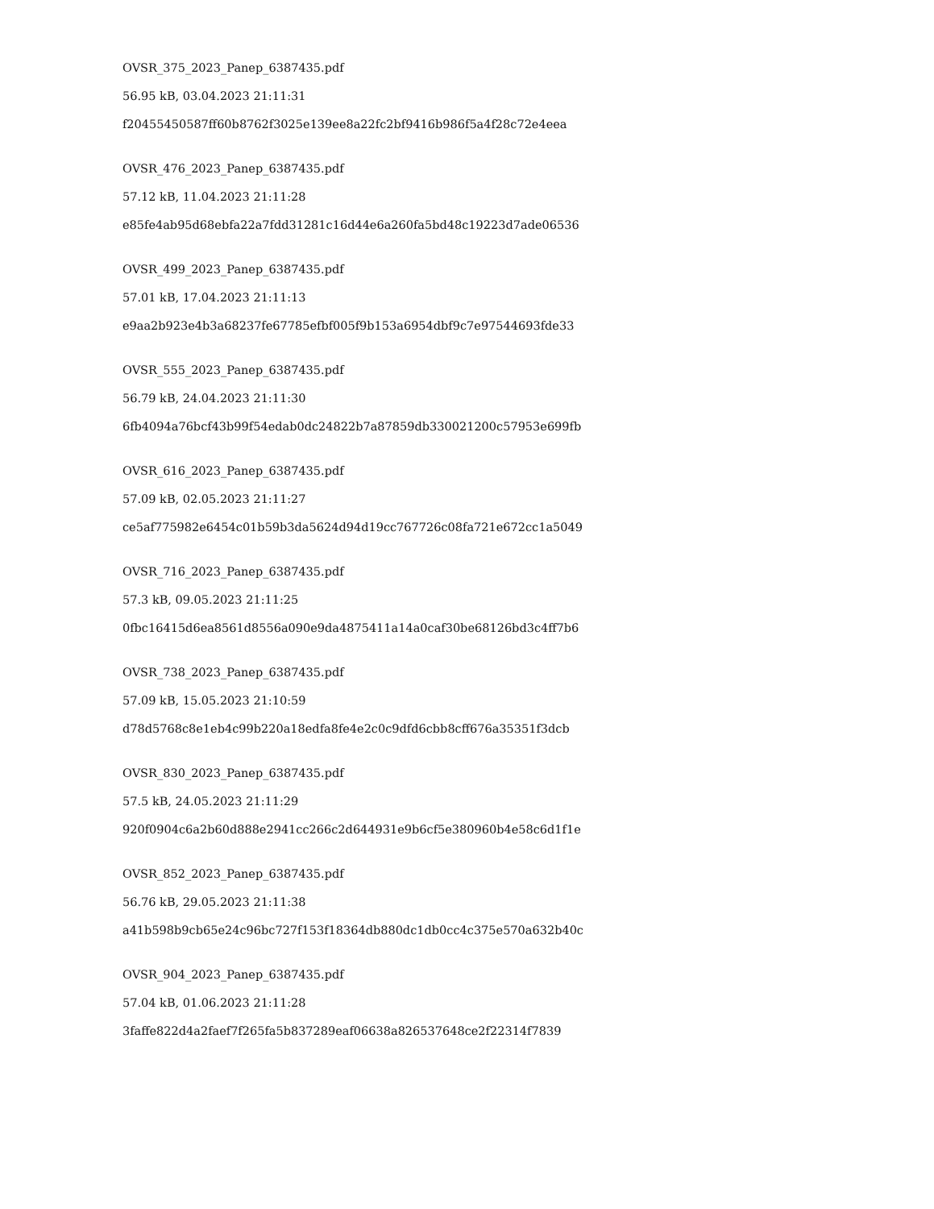OVSR_375_2023_Panep_6387435.pdf
56.95 kB, 03.04.2023 21:11:31
f20455450587ff60b8762f3025e139ee8a22fc2bf9416b986f5a4f28c72e4eea
OVSR_476_2023_Panep_6387435.pdf
57.12 kB, 11.04.2023 21:11:28
e85fe4ab95d68ebfa22a7fdd31281c16d44e6a260fa5bd48c19223d7ade06536
OVSR_499_2023_Panep_6387435.pdf
57.01 kB, 17.04.2023 21:11:13
e9aa2b923e4b3a68237fe67785efbf005f9b153a6954dbf9c7e97544693fde33
OVSR_555_2023_Panep_6387435.pdf
56.79 kB, 24.04.2023 21:11:30
6fb4094a76bcf43b99f54edab0dc24822b7a87859db330021200c57953e699fb
OVSR_616_2023_Panep_6387435.pdf
57.09 kB, 02.05.2023 21:11:27
ce5af775982e6454c01b59b3da5624d94d19cc767726c08fa721e672cc1a5049
OVSR_716_2023_Panep_6387435.pdf
57.3 kB, 09.05.2023 21:11:25
0fbc16415d6ea8561d8556a090e9da4875411a14a0caf30be68126bd3c4ff7b6
OVSR_738_2023_Panep_6387435.pdf
57.09 kB, 15.05.2023 21:10:59
d78d5768c8e1eb4c99b220a18edfa8fe4e2c0c9dfd6cbb8cff676a35351f3dcb
OVSR_830_2023_Panep_6387435.pdf
57.5 kB, 24.05.2023 21:11:29
920f0904c6a2b60d888e2941cc266c2d644931e9b6cf5e380960b4e58c6d1f1e
OVSR_852_2023_Panep_6387435.pdf
56.76 kB, 29.05.2023 21:11:38
a41b598b9cb65e24c96bc727f153f18364db880dc1db0cc4c375e570a632b40c
OVSR_904_2023_Panep_6387435.pdf
57.04 kB, 01.06.2023 21:11:28
3faffe822d4a2faef7f265fa5b837289eaf06638a826537648ce2f22314f7839